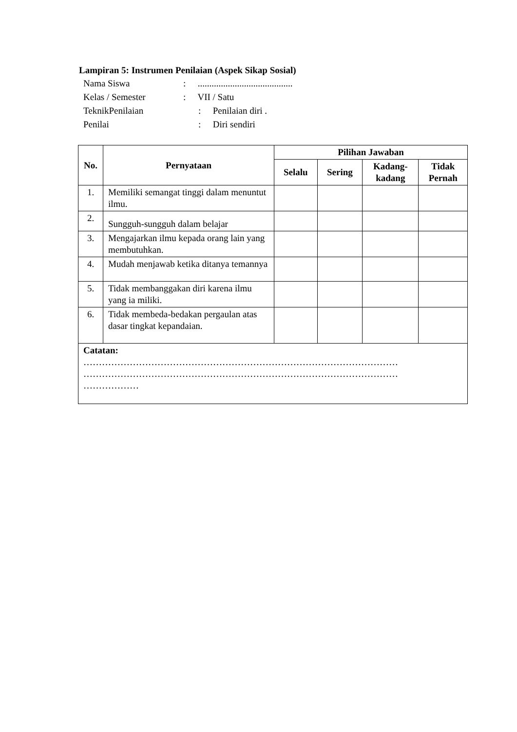Lampiran 5: Instrumen Penilaian (Aspek Sikap Sosial)
Nama Siswa: .........................................
Kelas / Semester: VII / Satu
TeknikPenilaian: Penilaian diri .
Penilai: Diri sendiri
| No. | Pernyataan | Pilihan Jawaban | | | |
| --- | --- | --- | --- | --- | --- |
| | | Selalu | Sering | Kadang- kadang | Tidak Pernah |
| 1. | Memiliki semangat tinggi dalam menuntut ilmu. | | | | |
| 2. | Sungguh-sungguh dalam belajar | | | | |
| 3. | Mengajarkan ilmu kepada orang lain yang membutuhkan. | | | | |
| 4. | Mudah menjawab ketika ditanya temannya | | | | |
| 5. | Tidak membanggakan diri karena ilmu yang ia miliki. | | | | |
| 6. | Tidak membeda-bedakan pergaulan atas dasar tingkat kepandaian. | | | | |
| Catatan: ………………………………………………………………………………………… ………………………………………………………………………………………… ……………… | | | | | |